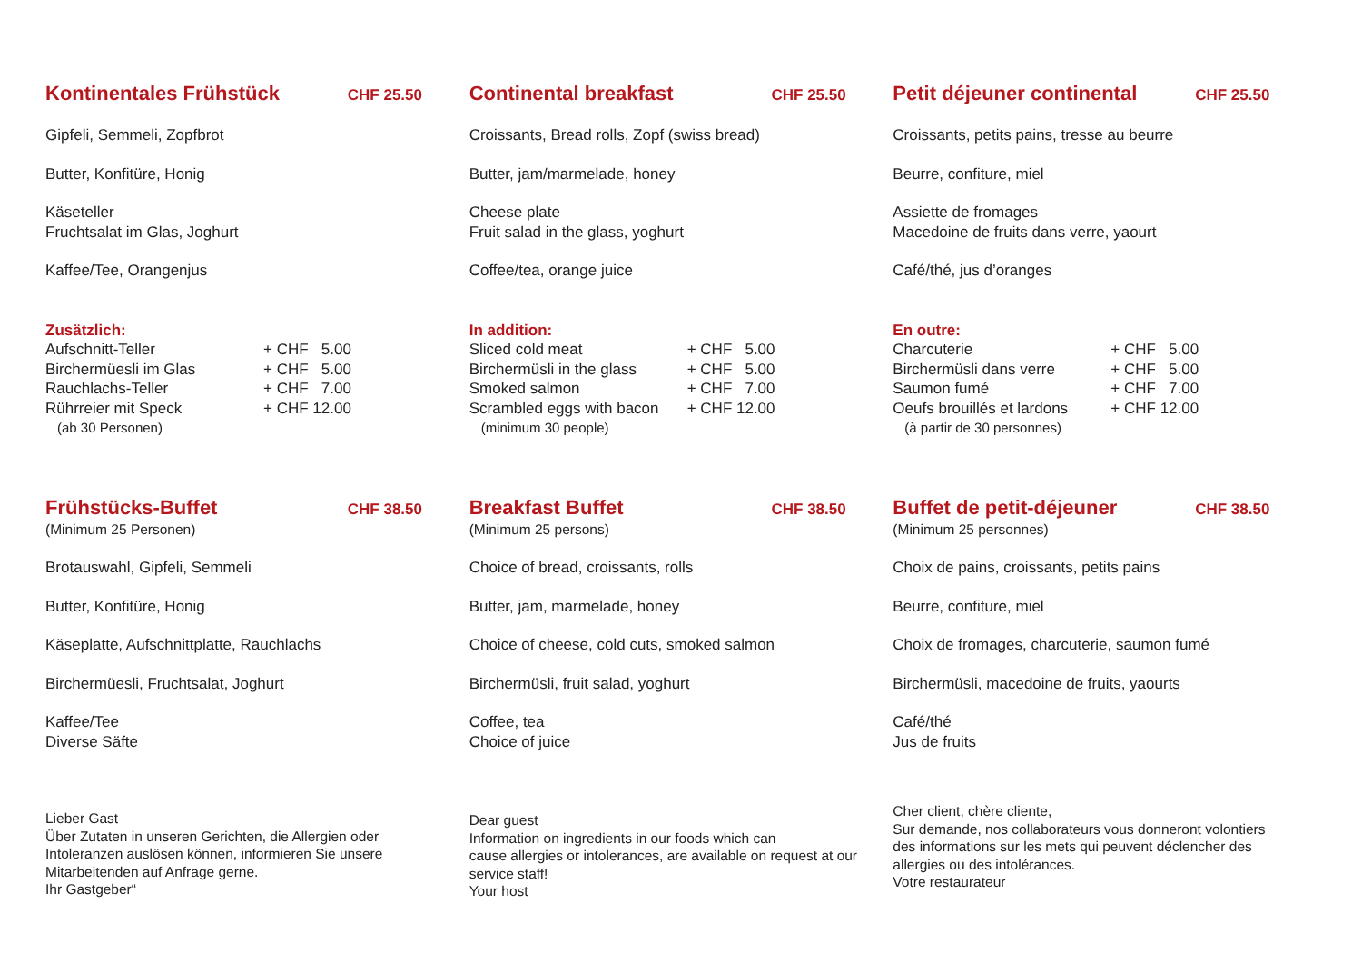Kontinentales Frühstück CHF 25.50
Gipfeli, Semmeli, Zopfbrot
Butter, Konfitüre, Honig
Käseteller
Fruchtsalat im Glas, Joghurt
Kaffee/Tee, Orangenjus
Zusätzlich:
Aufschnitt-Teller + CHF 5.00
Birchermüesli im Glas + CHF 5.00
Rauchlachs-Teller + CHF 7.00
Rührreier mit Speck + CHF 12.00
(ab 30 Personen)
Continental breakfast CHF 25.50
Croissants, Bread rolls, Zopf (swiss bread)
Butter, jam/marmelade, honey
Cheese plate
Fruit salad in the glass, yoghurt
Coffee/tea, orange juice
In addition:
Sliced cold meat + CHF 5.00
Birchermüsli in the glass + CHF 5.00
Smoked salmon + CHF 7.00
Scrambled eggs with bacon + CHF 12.00
(minimum 30 people)
Petit déjeuner continental CHF 25.50
Croissants, petits pains, tresse au beurre
Beurre, confiture, miel
Assiette de fromages
Macedoine de fruits dans verre, yaourt
Café/thé, jus d’oranges
En outre:
Charcuterie + CHF 5.00
Birchermüsli dans verre + CHF 5.00
Saumon fumé + CHF 7.00
Oeufs brouillés et lardons + CHF 12.00
(à partir de 30 personnes)
Frühstücks-Buffet CHF 38.50
(Minimum 25 Personen)
Brotauswahl, Gipfeli, Semmeli
Butter, Konfitüre, Honig
Käseplatte, Aufschnittplatte, Rauchlachs
Birchermüesli, Fruchtsalat, Joghurt
Kaffee/Tee
Diverse Säfte
Lieber Gast
Über Zutaten in unseren Gerichten, die Allergien oder
Intoleranzen auslösen können, informieren Sie unsere
Mitarbeitenden auf Anfrage gerne.
Ihr Gastgeber“
Breakfast Buffet CHF 38.50
(Minimum 25 persons)
Choice of bread, croissants, rolls
Butter, jam, marmelade, honey
Choice of cheese, cold cuts, smoked salmon
Birchermüsli, fruit salad, yoghurt
Coffee, tea
Choice of juice
Dear guest
Information on ingredients in our foods which can
cause allergies or intolerances, are available on request at our
service staff!
Your host
Buffet de petit-déjeuner CHF 38.50
(Minimum 25 personnes)
Choix de pains, croissants, petits pains
Beurre, confiture, miel
Choix de fromages, charcuterie, saumon fumé
Birchermüsli, macedoine de fruits, yaourts
Café/thé
Jus de fruits
Cher client, chère cliente,
Sur demande, nos collaborateurs vous donneront volontiers
des informations sur les mets qui peuvent déclencher des
allergies ou des intolérances.
Votre restaurateur